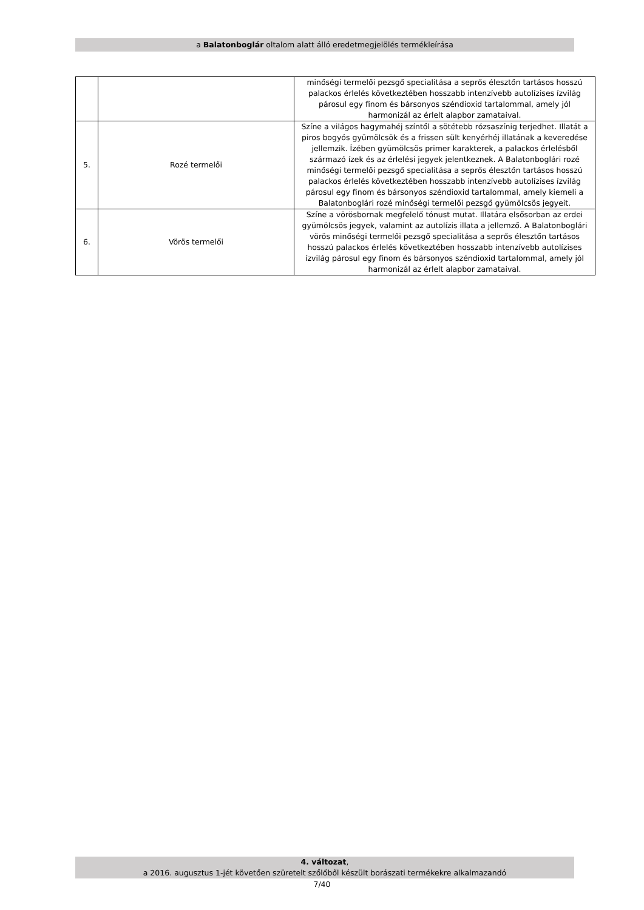a Balatonboglár oltalom alatt álló eredetmegjelölés termékleírása
| | | minőségi termelői pezsgő specialitása a seprős élesztőn tartásos hosszú palackos érlelés következtében hosszabb intenzívebb autolízises ízvilág párosul egy finom és bársonyos széndioxid tartalommal, amely jól harmonizál az érlelt alapbor zamataival. |
| 5. | Rozé termelői | Színe a világos hagymahéj színtől a sötétebb rózsaszínig terjedhet. Illatát a piros bogyós gyümölcsök és a frissen sült kenyérhéj illatának a keveredése jellemzik. Ízében gyümölcsös primer karakterek, a palackos érlelésből származó ízek és az érlelési jegyek jelentkeznek. A Balatonboglári rozé minőségi termelői pezsgő specialitása a seprős élesztőn tartásos hosszú palackos érlelés következtében hosszabb intenzívebb autolízises ízvilág párosul egy finom és bársonyos széndioxid tartalommal, amely kiemeli a Balatonboglári rozé minőségi termelői pezsgő gyümölcsös jegyeit. |
| 6. | Vörös termelői | Színe a vörösbornak megfelelő tónust mutat. Illatára elsősorban az erdei gyümölcsös jegyek, valamint az autolízis illata a jellemző. A Balatonboglári vörös minőségi termelői pezsgő specialitása a seprős élesztőn tartásos hosszú palackos érlelés következtében hosszabb intenzívebb autolízises ízvilág párosul egy finom és bársonyos széndioxid tartalommal, amely jól harmonizál az érlelt alapbor zamataival. |
4. változat,
a 2016. augusztus 1-jét követően szüretelt szőlőből készült borászati termékekre alkalmazandó
7/40